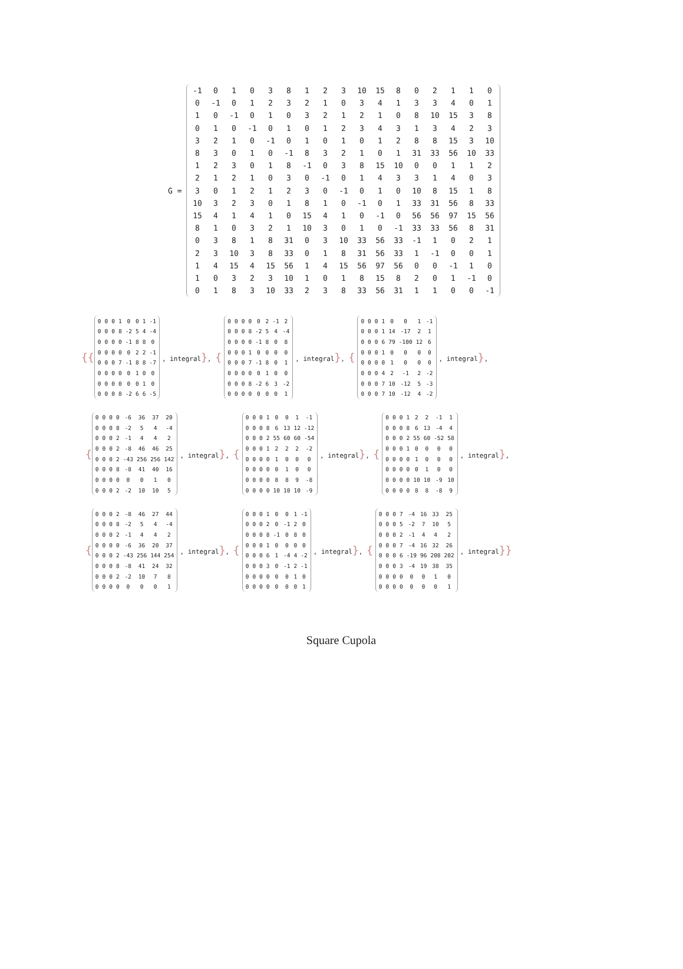G =
| -1 | 0 | 1 | 0 | 3 | 8 | 1 | 2 | 3 | 10 | 15 | 8 | 0 | 2 | 1 | 1 | 0 |
| 0 | -1 | 0 | 1 | 2 | 3 | 2 | 1 | 0 | 3 | 4 | 1 | 3 | 3 | 4 | 0 | 1 |
| 1 | 0 | -1 | 0 | 1 | 0 | 3 | 2 | 1 | 2 | 1 | 0 | 8 | 10 | 15 | 3 | 8 |
| 0 | 1 | 0 | -1 | 0 | 1 | 0 | 1 | 2 | 3 | 4 | 3 | 1 | 3 | 4 | 2 | 3 |
| 3 | 2 | 1 | 0 | -1 | 0 | 1 | 0 | 1 | 0 | 1 | 2 | 8 | 8 | 15 | 3 | 10 |
| 8 | 3 | 0 | 1 | 0 | -1 | 8 | 3 | 2 | 1 | 0 | 1 | 31 | 33 | 56 | 10 | 33 |
| 1 | 2 | 3 | 0 | 1 | 8 | -1 | 0 | 3 | 8 | 15 | 10 | 0 | 0 | 1 | 1 | 2 |
| 2 | 1 | 2 | 1 | 0 | 3 | 0 | -1 | 0 | 1 | 4 | 3 | 3 | 1 | 4 | 0 | 3 |
| 3 | 0 | 1 | 2 | 1 | 2 | 3 | 0 | -1 | 0 | 1 | 0 | 10 | 8 | 15 | 1 | 8 |
| 10 | 3 | 2 | 3 | 0 | 1 | 8 | 1 | 0 | -1 | 0 | 1 | 33 | 31 | 56 | 8 | 33 |
| 15 | 4 | 1 | 4 | 1 | 0 | 15 | 4 | 1 | 0 | -1 | 0 | 56 | 56 | 97 | 15 | 56 |
| 8 | 1 | 0 | 3 | 2 | 1 | 10 | 3 | 0 | 1 | 0 | -1 | 33 | 33 | 56 | 8 | 31 |
| 0 | 3 | 8 | 1 | 8 | 31 | 0 | 3 | 10 | 33 | 56 | 33 | -1 | 1 | 0 | 2 | 1 |
| 2 | 3 | 10 | 3 | 8 | 33 | 0 | 1 | 8 | 31 | 56 | 33 | 1 | -1 | 0 | 0 | 1 |
| 1 | 4 | 15 | 4 | 15 | 56 | 1 | 4 | 15 | 56 | 97 | 56 | 0 | 0 | -1 | 1 | 0 |
| 1 | 0 | 3 | 2 | 3 | 10 | 1 | 0 | 1 | 8 | 15 | 8 | 2 | 0 | 1 | -1 | 0 |
| 0 | 1 | 8 | 3 | 10 | 33 | 2 | 3 | 8 | 33 | 56 | 31 | 1 | 1 | 0 | 0 | -1 |
{{
| 0 | 0 | 0 | 1 | 0 | 0 | 1 | -1 |
| 0 | 0 | 0 | 8 | -2 | 5 | 4 | -4 |
| 0 | 0 | 0 | 0 | -1 | 8 | 8 | 0 |
| 0 | 0 | 0 | 0 | 0 | 2 | 2 | -1 |
| 0 | 0 | 0 | 7 | -1 | 8 | 8 | -7 |
| 0 | 0 | 0 | 0 | 0 | 1 | 0 | 0 |
| 0 | 0 | 0 | 0 | 0 | 0 | 1 | 0 |
| 0 | 0 | 0 | 8 | -2 | 6 | 6 | -5 |
, integral}, {
| 0 | 0 | 0 | 0 | 0 | 2 | -1 | 2 |
| 0 | 0 | 0 | 8 | -2 | 5 | 4 | -4 |
| 0 | 0 | 0 | 0 | -1 | 8 | 0 | 8 |
| 0 | 0 | 0 | 1 | 0 | 0 | 0 | 0 |
| 0 | 0 | 0 | 7 | -1 | 8 | 0 | 1 |
| 0 | 0 | 0 | 0 | 0 | 1 | 0 | 0 |
| 0 | 0 | 0 | 8 | -2 | 6 | 3 | -2 |
| 0 | 0 | 0 | 0 | 0 | 0 | 0 | 1 |
, integral}, {
| 0 | 0 | 0 | 1 | 0 | 0 | 1 | -1 |
| 0 | 0 | 0 | 1 | 14 | -17 | 2 | 1 |
| 0 | 0 | 0 | 6 | 79 | -100 | 12 | 6 |
| 0 | 0 | 0 | 1 | 0 | 0 | 0 | 0 |
| 0 | 0 | 0 | 0 | 1 | 0 | 0 | 0 |
| 0 | 0 | 0 | 4 | 2 | -1 | 2 | -2 |
| 0 | 0 | 0 | 7 | 10 | -12 | 5 | -3 |
| 0 | 0 | 0 | 7 | 10 | -12 | 4 | -2 |
, integral},
{
| 0 | 0 | 0 | 0 | -6 | 36 | 37 | 20 |
| 0 | 0 | 0 | 8 | -2 | 5 | 4 | -4 |
| 0 | 0 | 0 | 2 | -1 | 4 | 4 | 2 |
| 0 | 0 | 0 | 2 | -8 | 46 | 46 | 25 |
| 0 | 0 | 0 | 2 | -43 | 256 | 256 | 142 |
| 0 | 0 | 0 | 8 | -8 | 41 | 40 | 16 |
| 0 | 0 | 0 | 0 | 0 | 0 | 1 | 0 |
| 0 | 0 | 0 | 2 | -2 | 10 | 10 | 5 |
, integral}, {
| 0 | 0 | 0 | 1 | 0 | 0 | 1 | -1 |
| 0 | 0 | 0 | 8 | 6 | 13 | 12 | -12 |
| 0 | 0 | 0 | 2 | 55 | 60 | 60 | -54 |
| 0 | 0 | 0 | 1 | 2 | 2 | 2 | -2 |
| 0 | 0 | 0 | 0 | 1 | 0 | 0 | 0 |
| 0 | 0 | 0 | 0 | 0 | 1 | 0 | 0 |
| 0 | 0 | 0 | 0 | 8 | 8 | 9 | -8 |
| 0 | 0 | 0 | 0 | 10 | 10 | 10 | -9 |
, integral}, {
| 0 | 0 | 0 | 1 | 2 | 2 | -1 | 1 |
| 0 | 0 | 0 | 8 | 6 | 13 | -4 | 4 |
| 0 | 0 | 0 | 2 | 55 | 60 | -52 | 58 |
| 0 | 0 | 0 | 1 | 0 | 0 | 0 | 0 |
| 0 | 0 | 0 | 0 | 1 | 0 | 0 | 0 |
| 0 | 0 | 0 | 0 | 0 | 1 | 0 | 0 |
| 0 | 0 | 0 | 0 | 10 | 10 | -9 | 10 |
| 0 | 0 | 0 | 0 | 8 | 8 | -8 | 9 |
, integral},
{
| 0 | 0 | 0 | 2 | -8 | 46 | 27 | 44 |
| 0 | 0 | 0 | 8 | -2 | 5 | 4 | -4 |
| 0 | 0 | 0 | 2 | -1 | 4 | 4 | 2 |
| 0 | 0 | 0 | 0 | -6 | 36 | 20 | 37 |
| 0 | 0 | 0 | 2 | -43 | 256 | 144 | 254 |
| 0 | 0 | 0 | 8 | -8 | 41 | 24 | 32 |
| 0 | 0 | 0 | 2 | -2 | 10 | 7 | 8 |
| 0 | 0 | 0 | 0 | 0 | 0 | 0 | 1 |
, integral}, {
| 0 | 0 | 0 | 1 | 0 | 0 | 1 | -1 |
| 0 | 0 | 0 | 2 | 0 | -1 | 2 | 0 |
| 0 | 0 | 0 | 8 | -1 | 0 | 8 | 0 |
| 0 | 0 | 0 | 1 | 0 | 0 | 0 | 0 |
| 0 | 0 | 0 | 6 | 1 | -4 | 4 | -2 |
| 0 | 0 | 0 | 3 | 0 | -1 | 2 | -1 |
| 0 | 0 | 0 | 0 | 0 | 0 | 1 | 0 |
| 0 | 0 | 0 | 0 | 0 | 0 | 0 | 1 |
, integral}, {
| 0 | 0 | 0 | 7 | -4 | 16 | 33 | 25 |
| 0 | 0 | 0 | 5 | -2 | 7 | 10 | 5 |
| 0 | 0 | 0 | 2 | -1 | 4 | 4 | 2 |
| 0 | 0 | 0 | 7 | -4 | 16 | 32 | 26 |
| 0 | 0 | 0 | 6 | -19 | 96 | 208 | 202 |
| 0 | 0 | 0 | 3 | -4 | 19 | 38 | 35 |
| 0 | 0 | 0 | 0 | 0 | 0 | 1 | 0 |
| 0 | 0 | 0 | 0 | 0 | 0 | 0 | 1 |
, integral}}
Square Cupola